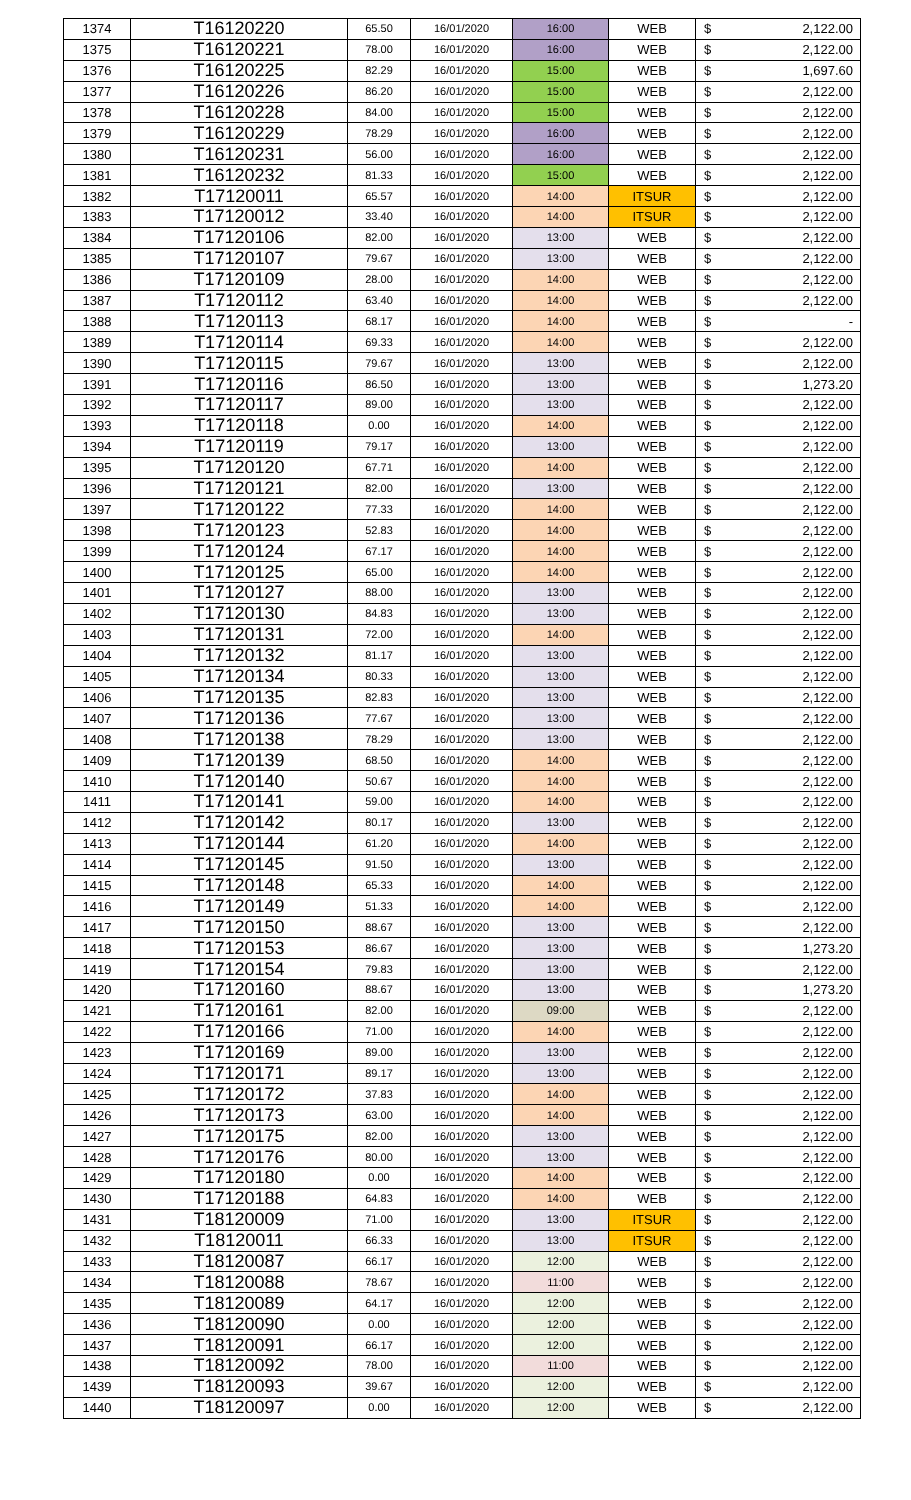| 1374 | T16120220 | 65.50 | 16/01/2020 | 16:00 | WEB | $ | 2,122.00 |
| 1375 | T16120221 | 78.00 | 16/01/2020 | 16:00 | WEB | $ | 2,122.00 |
| 1376 | T16120225 | 82.29 | 16/01/2020 | 15:00 | WEB | $ | 1,697.60 |
| 1377 | T16120226 | 86.20 | 16/01/2020 | 15:00 | WEB | $ | 2,122.00 |
| 1378 | T16120228 | 84.00 | 16/01/2020 | 15:00 | WEB | $ | 2,122.00 |
| 1379 | T16120229 | 78.29 | 16/01/2020 | 16:00 | WEB | $ | 2,122.00 |
| 1380 | T16120231 | 56.00 | 16/01/2020 | 16:00 | WEB | $ | 2,122.00 |
| 1381 | T16120232 | 81.33 | 16/01/2020 | 15:00 | WEB | $ | 2,122.00 |
| 1382 | T17120011 | 65.57 | 16/01/2020 | 14:00 | ITSUR | $ | 2,122.00 |
| 1383 | T17120012 | 33.40 | 16/01/2020 | 14:00 | ITSUR | $ | 2,122.00 |
| 1384 | T17120106 | 82.00 | 16/01/2020 | 13:00 | WEB | $ | 2,122.00 |
| 1385 | T17120107 | 79.67 | 16/01/2020 | 13:00 | WEB | $ | 2,122.00 |
| 1386 | T17120109 | 28.00 | 16/01/2020 | 14:00 | WEB | $ | 2,122.00 |
| 1387 | T17120112 | 63.40 | 16/01/2020 | 14:00 | WEB | $ | 2,122.00 |
| 1388 | T17120113 | 68.17 | 16/01/2020 | 14:00 | WEB | $ | - |
| 1389 | T17120114 | 69.33 | 16/01/2020 | 14:00 | WEB | $ | 2,122.00 |
| 1390 | T17120115 | 79.67 | 16/01/2020 | 13:00 | WEB | $ | 2,122.00 |
| 1391 | T17120116 | 86.50 | 16/01/2020 | 13:00 | WEB | $ | 1,273.20 |
| 1392 | T17120117 | 89.00 | 16/01/2020 | 13:00 | WEB | $ | 2,122.00 |
| 1393 | T17120118 | 0.00 | 16/01/2020 | 14:00 | WEB | $ | 2,122.00 |
| 1394 | T17120119 | 79.17 | 16/01/2020 | 13:00 | WEB | $ | 2,122.00 |
| 1395 | T17120120 | 67.71 | 16/01/2020 | 14:00 | WEB | $ | 2,122.00 |
| 1396 | T17120121 | 82.00 | 16/01/2020 | 13:00 | WEB | $ | 2,122.00 |
| 1397 | T17120122 | 77.33 | 16/01/2020 | 14:00 | WEB | $ | 2,122.00 |
| 1398 | T17120123 | 52.83 | 16/01/2020 | 14:00 | WEB | $ | 2,122.00 |
| 1399 | T17120124 | 67.17 | 16/01/2020 | 14:00 | WEB | $ | 2,122.00 |
| 1400 | T17120125 | 65.00 | 16/01/2020 | 14:00 | WEB | $ | 2,122.00 |
| 1401 | T17120127 | 88.00 | 16/01/2020 | 13:00 | WEB | $ | 2,122.00 |
| 1402 | T17120130 | 84.83 | 16/01/2020 | 13:00 | WEB | $ | 2,122.00 |
| 1403 | T17120131 | 72.00 | 16/01/2020 | 14:00 | WEB | $ | 2,122.00 |
| 1404 | T17120132 | 81.17 | 16/01/2020 | 13:00 | WEB | $ | 2,122.00 |
| 1405 | T17120134 | 80.33 | 16/01/2020 | 13:00 | WEB | $ | 2,122.00 |
| 1406 | T17120135 | 82.83 | 16/01/2020 | 13:00 | WEB | $ | 2,122.00 |
| 1407 | T17120136 | 77.67 | 16/01/2020 | 13:00 | WEB | $ | 2,122.00 |
| 1408 | T17120138 | 78.29 | 16/01/2020 | 13:00 | WEB | $ | 2,122.00 |
| 1409 | T17120139 | 68.50 | 16/01/2020 | 14:00 | WEB | $ | 2,122.00 |
| 1410 | T17120140 | 50.67 | 16/01/2020 | 14:00 | WEB | $ | 2,122.00 |
| 1411 | T17120141 | 59.00 | 16/01/2020 | 14:00 | WEB | $ | 2,122.00 |
| 1412 | T17120142 | 80.17 | 16/01/2020 | 13:00 | WEB | $ | 2,122.00 |
| 1413 | T17120144 | 61.20 | 16/01/2020 | 14:00 | WEB | $ | 2,122.00 |
| 1414 | T17120145 | 91.50 | 16/01/2020 | 13:00 | WEB | $ | 2,122.00 |
| 1415 | T17120148 | 65.33 | 16/01/2020 | 14:00 | WEB | $ | 2,122.00 |
| 1416 | T17120149 | 51.33 | 16/01/2020 | 14:00 | WEB | $ | 2,122.00 |
| 1417 | T17120150 | 88.67 | 16/01/2020 | 13:00 | WEB | $ | 2,122.00 |
| 1418 | T17120153 | 86.67 | 16/01/2020 | 13:00 | WEB | $ | 1,273.20 |
| 1419 | T17120154 | 79.83 | 16/01/2020 | 13:00 | WEB | $ | 2,122.00 |
| 1420 | T17120160 | 88.67 | 16/01/2020 | 13:00 | WEB | $ | 1,273.20 |
| 1421 | T17120161 | 82.00 | 16/01/2020 | 09:00 | WEB | $ | 2,122.00 |
| 1422 | T17120166 | 71.00 | 16/01/2020 | 14:00 | WEB | $ | 2,122.00 |
| 1423 | T17120169 | 89.00 | 16/01/2020 | 13:00 | WEB | $ | 2,122.00 |
| 1424 | T17120171 | 89.17 | 16/01/2020 | 13:00 | WEB | $ | 2,122.00 |
| 1425 | T17120172 | 37.83 | 16/01/2020 | 14:00 | WEB | $ | 2,122.00 |
| 1426 | T17120173 | 63.00 | 16/01/2020 | 14:00 | WEB | $ | 2,122.00 |
| 1427 | T17120175 | 82.00 | 16/01/2020 | 13:00 | WEB | $ | 2,122.00 |
| 1428 | T17120176 | 80.00 | 16/01/2020 | 13:00 | WEB | $ | 2,122.00 |
| 1429 | T17120180 | 0.00 | 16/01/2020 | 14:00 | WEB | $ | 2,122.00 |
| 1430 | T17120188 | 64.83 | 16/01/2020 | 14:00 | WEB | $ | 2,122.00 |
| 1431 | T18120009 | 71.00 | 16/01/2020 | 13:00 | ITSUR | $ | 2,122.00 |
| 1432 | T18120011 | 66.33 | 16/01/2020 | 13:00 | ITSUR | $ | 2,122.00 |
| 1433 | T18120087 | 66.17 | 16/01/2020 | 12:00 | WEB | $ | 2,122.00 |
| 1434 | T18120088 | 78.67 | 16/01/2020 | 11:00 | WEB | $ | 2,122.00 |
| 1435 | T18120089 | 64.17 | 16/01/2020 | 12:00 | WEB | $ | 2,122.00 |
| 1436 | T18120090 | 0.00 | 16/01/2020 | 12:00 | WEB | $ | 2,122.00 |
| 1437 | T18120091 | 66.17 | 16/01/2020 | 12:00 | WEB | $ | 2,122.00 |
| 1438 | T18120092 | 78.00 | 16/01/2020 | 11:00 | WEB | $ | 2,122.00 |
| 1439 | T18120093 | 39.67 | 16/01/2020 | 12:00 | WEB | $ | 2,122.00 |
| 1440 | T18120097 | 0.00 | 16/01/2020 | 12:00 | WEB | $ | 2,122.00 |